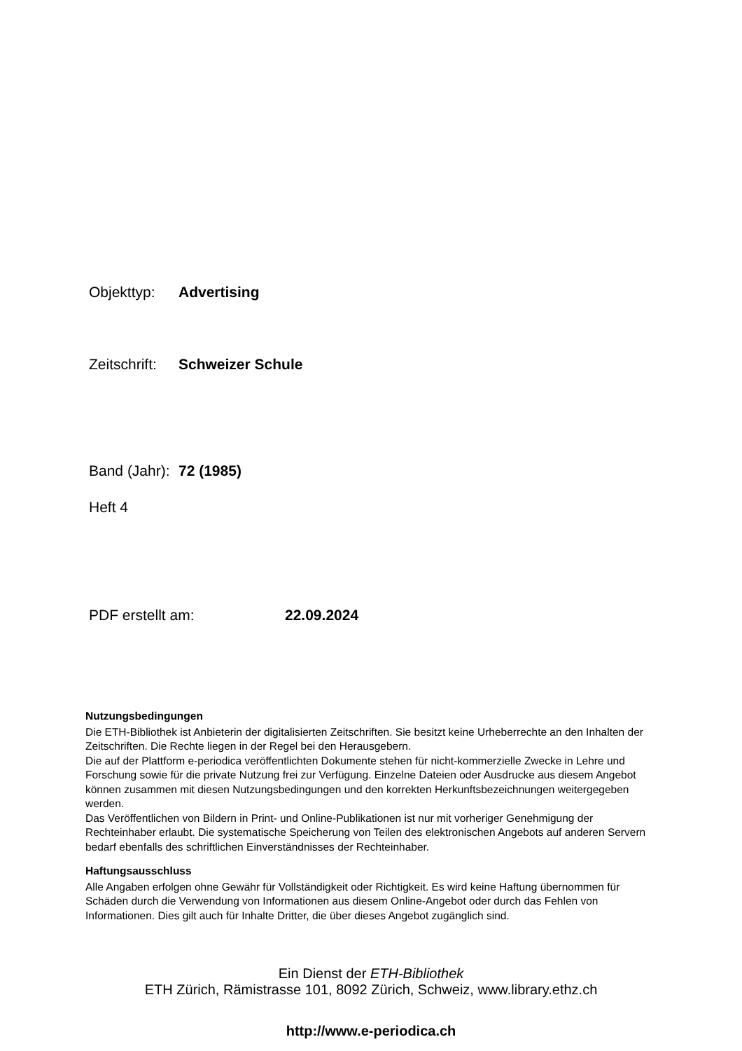Objekttyp: Advertising
Zeitschrift: Schweizer Schule
Band (Jahr): 72 (1985)
Heft 4
PDF erstellt am: 22.09.2024
Nutzungsbedingungen
Die ETH-Bibliothek ist Anbieterin der digitalisierten Zeitschriften. Sie besitzt keine Urheberrechte an den Inhalten der Zeitschriften. Die Rechte liegen in der Regel bei den Herausgebern.
Die auf der Plattform e-periodica veröffentlichten Dokumente stehen für nicht-kommerzielle Zwecke in Lehre und Forschung sowie für die private Nutzung frei zur Verfügung. Einzelne Dateien oder Ausdrucke aus diesem Angebot können zusammen mit diesen Nutzungsbedingungen und den korrekten Herkunftsbezeichnungen weitergegeben werden.
Das Veröffentlichen von Bildern in Print- und Online-Publikationen ist nur mit vorheriger Genehmigung der Rechteinhaber erlaubt. Die systematische Speicherung von Teilen des elektronischen Angebots auf anderen Servern bedarf ebenfalls des schriftlichen Einverständnisses der Rechteinhaber.
Haftungsausschluss
Alle Angaben erfolgen ohne Gewähr für Vollständigkeit oder Richtigkeit. Es wird keine Haftung übernommen für Schäden durch die Verwendung von Informationen aus diesem Online-Angebot oder durch das Fehlen von Informationen. Dies gilt auch für Inhalte Dritter, die über dieses Angebot zugänglich sind.
Ein Dienst der ETH-Bibliothek
ETH Zürich, Rämistrasse 101, 8092 Zürich, Schweiz, www.library.ethz.ch
http://www.e-periodica.ch